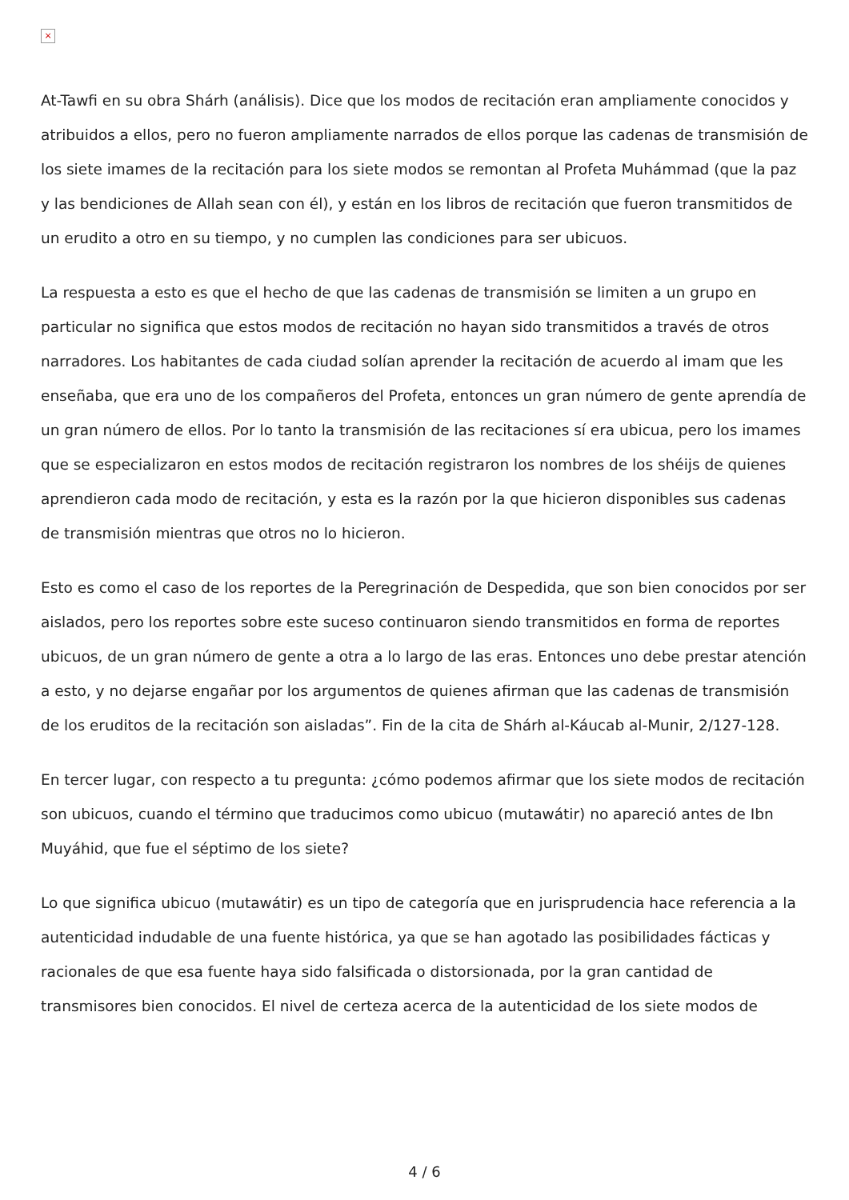×
At-Tawfi en su obra Shárh (análisis). Dice que los modos de recitación eran ampliamente conocidos y atribuidos a ellos, pero no fueron ampliamente narrados de ellos porque las cadenas de transmisión de los siete imames de la recitación para los siete modos se remontan al Profeta Muhámmad (que la paz y las bendiciones de Allah sean con él), y están en los libros de recitación que fueron transmitidos de un erudito a otro en su tiempo, y no cumplen las condiciones para ser ubicuos.
La respuesta a esto es que el hecho de que las cadenas de transmisión se limiten a un grupo en particular no significa que estos modos de recitación no hayan sido transmitidos a través de otros narradores. Los habitantes de cada ciudad solían aprender la recitación de acuerdo al imam que les enseñaba, que era uno de los compañeros del Profeta, entonces un gran número de gente aprendía de un gran número de ellos. Por lo tanto la transmisión de las recitaciones sí era ubicua, pero los imames que se especializaron en estos modos de recitación registraron los nombres de los shéijs de quienes aprendieron cada modo de recitación, y esta es la razón por la que hicieron disponibles sus cadenas de transmisión mientras que otros no lo hicieron.
Esto es como el caso de los reportes de la Peregrinación de Despedida, que son bien conocidos por ser aislados, pero los reportes sobre este suceso continuaron siendo transmitidos en forma de reportes ubicuos, de un gran número de gente a otra a lo largo de las eras. Entonces uno debe prestar atención a esto, y no dejarse engañar por los argumentos de quienes afirman que las cadenas de transmisión de los eruditos de la recitación son aisladas”. Fin de la cita de Shárh al-Káucab al-Munir, 2/127-128.
En tercer lugar, con respecto a tu pregunta: ¿cómo podemos afirmar que los siete modos de recitación son ubicuos, cuando el término que traducimos como ubicuo (mutawátir) no apareció antes de Ibn Muyáhid, que fue el séptimo de los siete?
Lo que significa ubicuo (mutawátir) es un tipo de categoría que en jurisprudencia hace referencia a la autenticidad indudable de una fuente histórica, ya que se han agotado las posibilidades fácticas y racionales de que esa fuente haya sido falsificada o distorsionada, por la gran cantidad de transmisores bien conocidos. El nivel de certeza acerca de la autenticidad de los siete modos de
4 / 6